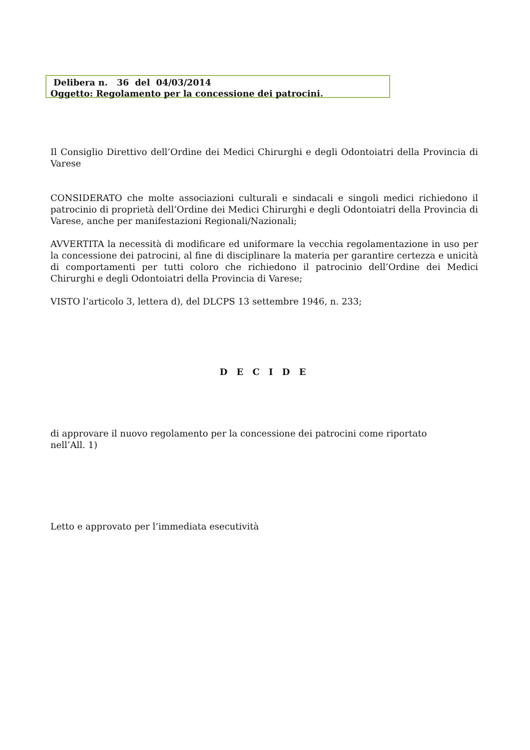Delibera n. 36 del 04/03/2014
Oggetto: Regolamento per la concessione dei patrocini.
Il Consiglio Direttivo dell’Ordine dei Medici Chirurghi e degli Odontoiatri della Provincia di Varese
CONSIDERATO che molte associazioni culturali e sindacali e singoli medici richiedono il patrocinio di proprietà dell’Ordine dei Medici Chirurghi e degli Odontoiatri della Provincia di Varese, anche per manifestazioni Regionali/Nazionali;
AVVERTITA la necessità di modificare ed uniformare la vecchia regolamentazione in uso per la concessione dei patrocini, al fine di disciplinare la materia per garantire certezza e unicità di comportamenti per tutti coloro che richiedono il patrocinio dell’Ordine dei Medici Chirurghi e degli Odontoiatri della Provincia di Varese;
VISTO l’articolo 3, lettera d), del DLCPS 13 settembre 1946, n. 233;
D E C I D E
di approvare il nuovo regolamento per la concessione dei patrocini come riportato
nell’All. 1)
Letto e approvato per l’immediata esecutività